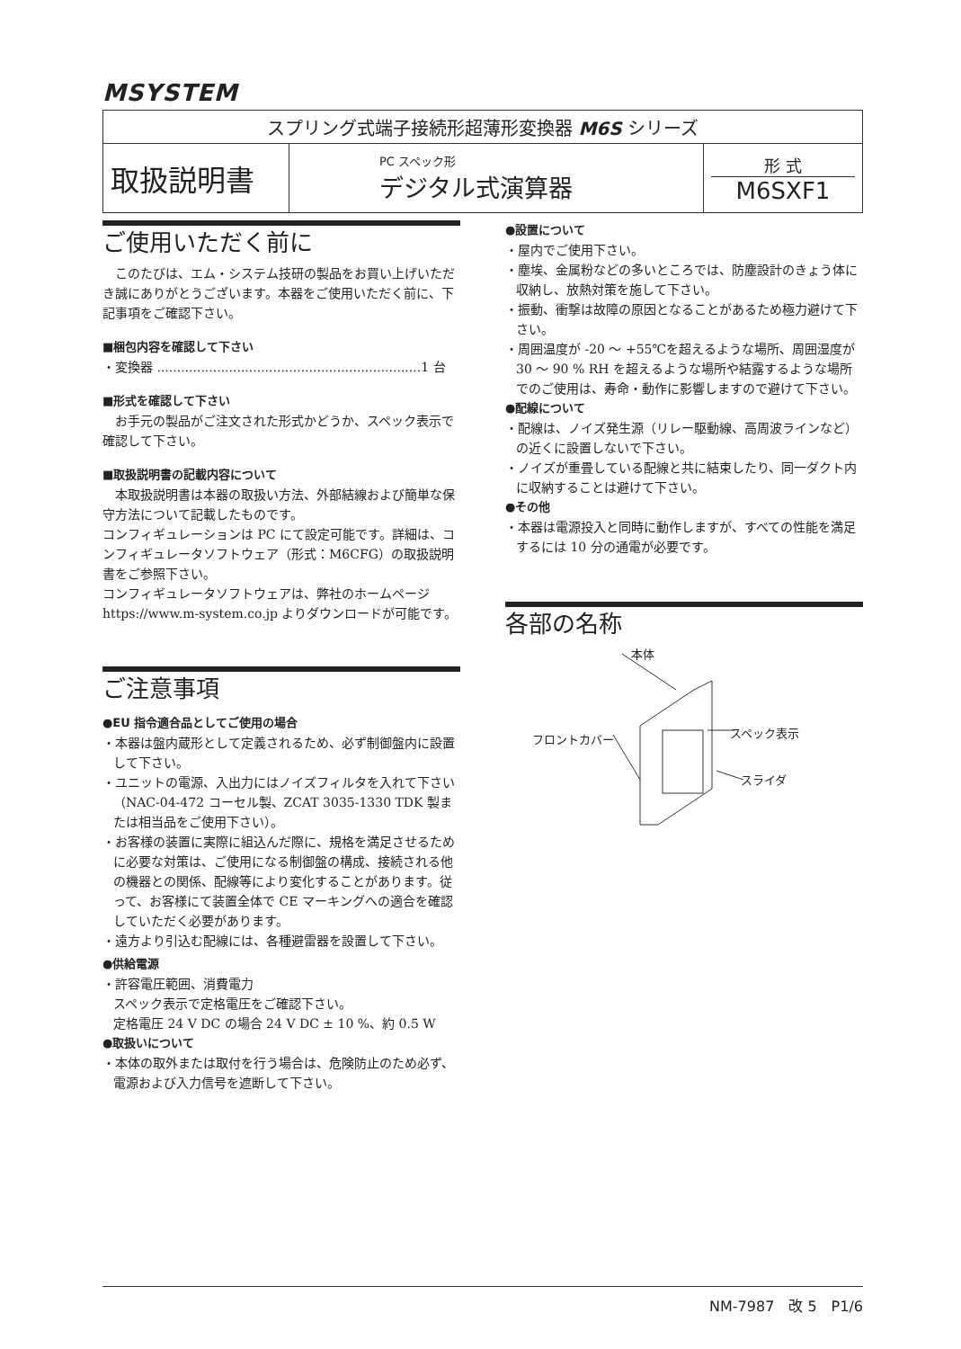MSYSTEM
| スプリング式端子接続形超薄形変換器 M6S シリーズ | | |
| 取扱説明書 | PC スペック形 デジタル式演算器 | 形 式 M6SXF1 |
ご使用いただく前に
　このたびは、エム・システム技研の製品をお買い上げいただき誠にありがとうございます。本器をご使用いただく前に、下記事項をご確認下さい。
■梱包内容を確認して下さい
・変換器 ..................................................................1 台
■形式を確認して下さい
　お手元の製品がご注文された形式かどうか、スペック表示で確認して下さい。
■取扱説明書の記載内容について
　本取扱説明書は本器の取扱い方法、外部結線および簡単な保守方法について記載したものです。
コンフィギュレーションは PC にて設定可能です。詳細は、コンフィギュレータソフトウェア（形式：M6CFG）の取扱説明書をご参照下さい。
コンフィギュレータソフトウェアは、弊社のホームページ https://www.m-system.co.jp よりダウンロードが可能です。
ご注意事項
●EU 指令適合品としてご使用の場合
・本器は盤内蔵形として定義されるため、必ず制御盤内に設置して下さい。
・ユニットの電源、入出力にはノイズフィルタを入れて下さい（NAC-04-472 コーセル製、ZCAT 3035-1330 TDK 製または相当品をご使用下さい）。
・お客様の装置に実際に組込んだ際に、規格を満足させるために必要な対策は、ご使用になる制御盤の構成、接続される他の機器との関係、配線等により変化することがあります。従って、お客様にて装置全体で CE マーキングへの適合を確認していただく必要があります。
・遠方より引込む配線には、各種避雷器を設置して下さい。
●供給電源
・許容電圧範囲、消費電力
スペック表示で定格電圧をご確認下さい。
定格電圧 24 V DC の場合 24 V DC ± 10 %、約 0.5 W
●取扱いについて
・本体の取外または取付を行う場合は、危険防止のため必ず、電源および入力信号を遮断して下さい。
●設置について
・屋内でご使用下さい。
・塵埃、金属粉などの多いところでは、防塵設計のきょう体に収納し、放熱対策を施して下さい。
・振動、衝撃は故障の原因となることがあるため極力避けて下さい。
・周囲温度が -20 ～ +55℃を超えるような場所、周囲湿度が 30 ～ 90 % RH を超えるような場所や結露するような場所でのご使用は、寿命・動作に影響しますので避けて下さい。
●配線について
・配線は、ノイズ発生源（リレー駆動線、高周波ラインなど）の近くに設置しないで下さい。
・ノイズが重畳している配線と共に結束したり、同一ダクト内に収納することは避けて下さい。
●その他
・本器は電源投入と同時に動作しますが、すべての性能を満足するには 10 分の通電が必要です。
各部の名称
本体
スペック表示
フロントカバー
スライダ
NM-7987　改 5　P1/6